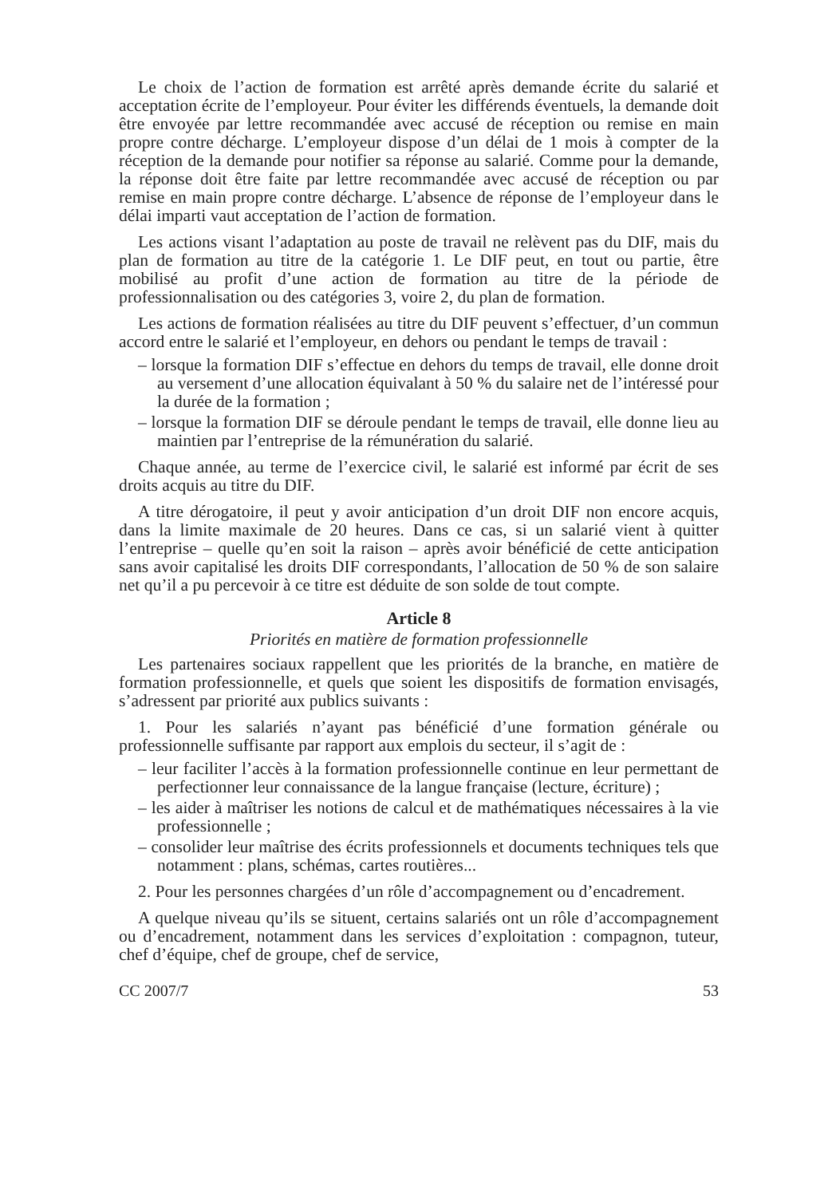Le choix de l’action de formation est arrêté après demande écrite du salarié et acceptation écrite de l’employeur. Pour éviter les différends éventuels, la demande doit être envoyée par lettre recommandée avec accusé de réception ou remise en main propre contre décharge. L’employeur dispose d’un délai de 1 mois à compter de la réception de la demande pour notifier sa réponse au salarié. Comme pour la demande, la réponse doit être faite par lettre recommandée avec accusé de réception ou par remise en main propre contre décharge. L’absence de réponse de l’employeur dans le délai imparti vaut acceptation de l’action de formation.
Les actions visant l’adaptation au poste de travail ne relèvent pas du DIF, mais du plan de formation au titre de la catégorie 1. Le DIF peut, en tout ou partie, être mobilisé au profit d’une action de formation au titre de la période de professionnalisation ou des catégories 3, voire 2, du plan de formation.
Les actions de formation réalisées au titre du DIF peuvent s’effectuer, d’un commun accord entre le salarié et l’employeur, en dehors ou pendant le temps de travail :
– lorsque la formation DIF s’effectue en dehors du temps de travail, elle donne droit au versement d’une allocation équivalant à 50 % du salaire net de l’intéressé pour la durée de la formation ;
– lorsque la formation DIF se déroule pendant le temps de travail, elle donne lieu au maintien par l’entreprise de la rémunération du salarié.
Chaque année, au terme de l’exercice civil, le salarié est informé par écrit de ses droits acquis au titre du DIF.
A titre dérogatoire, il peut y avoir anticipation d’un droit DIF non encore acquis, dans la limite maximale de 20 heures. Dans ce cas, si un salarié vient à quitter l’entreprise – quelle qu’en soit la raison – après avoir bénéficié de cette anticipation sans avoir capitalisé les droits DIF correspondants, l’allocation de 50 % de son salaire net qu’il a pu percevoir à ce titre est déduite de son solde de tout compte.
Article 8
Priorités en matière de formation professionnelle
Les partenaires sociaux rappellent que les priorités de la branche, en matière de formation professionnelle, et quels que soient les dispositifs de formation envisagés, s’adressent par priorité aux publics suivants :
1. Pour les salariés n’ayant pas bénéficié d’une formation générale ou professionnelle suffisante par rapport aux emplois du secteur, il s’agit de :
– leur faciliter l’accès à la formation professionnelle continue en leur permettant de perfectionner leur connaissance de la langue française (lecture, écriture) ;
– les aider à maîtriser les notions de calcul et de mathématiques nécessaires à la vie professionnelle ;
– consolider leur maîtrise des écrits professionnels et documents techniques tels que notamment : plans, schémas, cartes routières...
2. Pour les personnes chargées d’un rôle d’accompagnement ou d’encadrement.
A quelque niveau qu’ils se situent, certains salariés ont un rôle d’accompagnement ou d’encadrement, notamment dans les services d’exploitation : compagnon, tuteur, chef d’équipe, chef de groupe, chef de service,
CC 2007/7 53